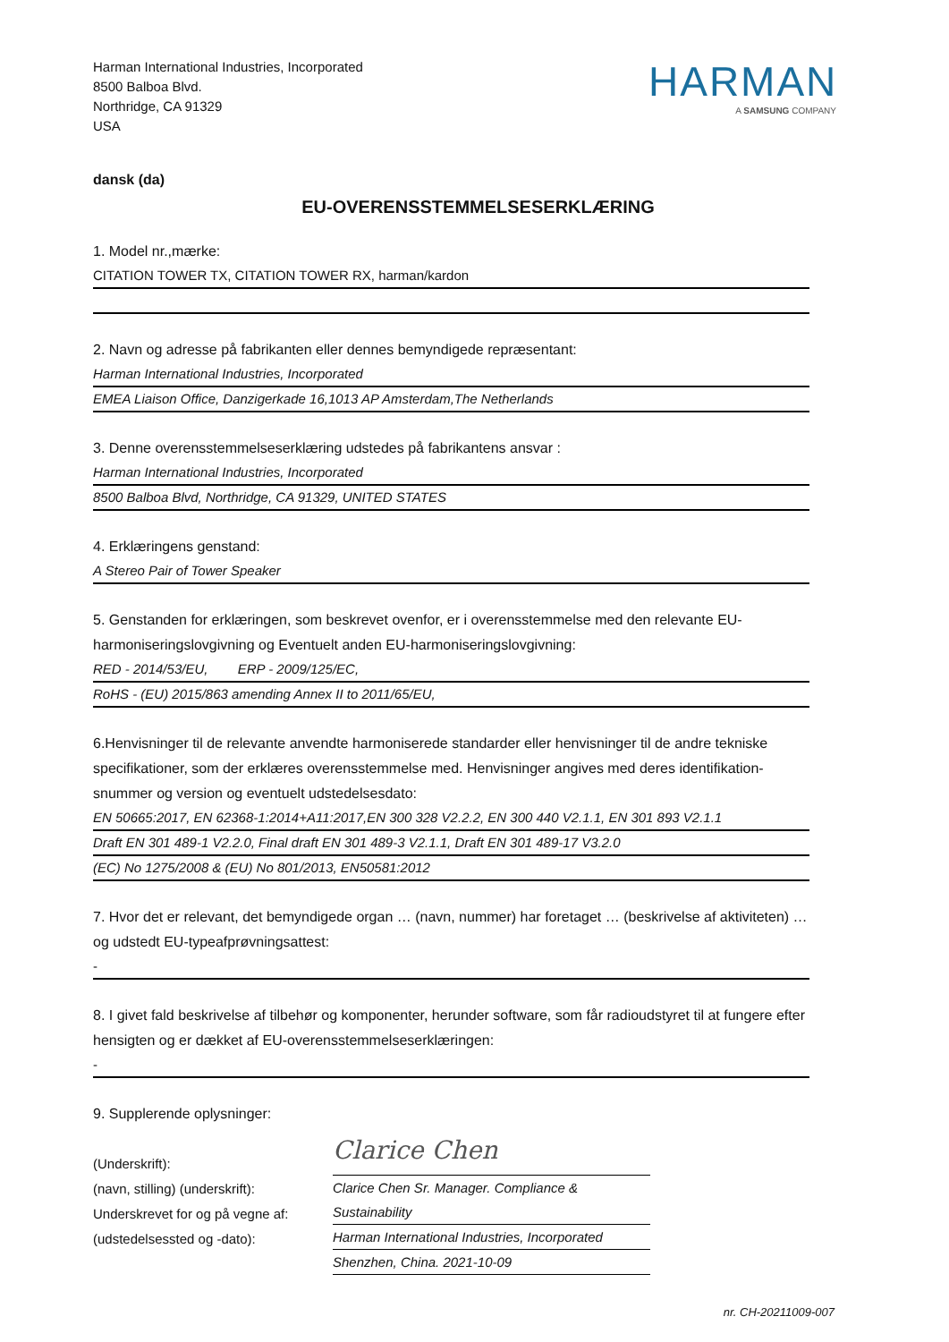Harman International Industries, Incorporated
8500 Balboa Blvd.
Northridge, CA 91329
USA
HARMAN
A SAMSUNG COMPANY
dansk (da)
EU-OVERENSSTEMMELSESERKLÆRING
1. Model nr.,mærke:
CITATION TOWER TX, CITATION TOWER RX, harman/kardon
2. Navn og adresse på fabrikanten eller dennes bemyndigede repræsentant:
Harman International Industries, Incorporated
EMEA Liaison Office, Danzigerkade 16,1013 AP Amsterdam,The Netherlands
3. Denne overensstemmelseserklæring udstedes på fabrikantens ansvar :
Harman International Industries, Incorporated
8500 Balboa Blvd, Northridge, CA 91329, UNITED STATES
4. Erklæringens genstand:
A Stereo Pair of Tower Speaker
5. Genstanden for erklæringen, som beskrevet ovenfor, er i overensstemmelse med den relevante EU-harmoniseringslovgivning og Eventuelt anden EU-harmoniseringslovgivning:
RED - 2014/53/EU, ERP - 2009/125/EC,
RoHS - (EU) 2015/863 amending Annex II to 2011/65/EU,
6.Henvisninger til de relevante anvendte harmoniserede standarder eller henvisninger til de andre tekniske specifikationer, som der erklæres overensstemmelse med. Henvisninger angives med deres identifikation-snummer og version og eventuelt udstedelsesdato:
EN 50665:2017, EN 62368-1:2014+A11:2017,EN 300 328 V2.2.2, EN 300 440 V2.1.1, EN 301 893 V2.1.1
Draft EN 301 489-1 V2.2.0, Final draft EN 301 489-3 V2.1.1, Draft EN 301 489-17 V3.2.0
(EC) No 1275/2008 & (EU) No 801/2013, EN50581:2012
7. Hvor det er relevant, det bemyndigede organ … (navn, nummer) har foretaget … (beskrivelse af aktiviteten) … og udstedt EU-typeafprøvningsattest:
-
8. I givet fald beskrivelse af tilbehør og komponenter, herunder software, som får radioudstyret til at fungere efter hensigten og er dækket af EU-overensstemmelseserklæringen:
-
9. Supplerende oplysninger:
(Underskrift):
(navn, stilling) (underskrift):
Underskrevet for og på vegne af:
(udstedelsessted og -dato):
Clarice Chen
Clarice Chen Sr. Manager. Compliance & Sustainability
Harman International Industries, Incorporated
Shenzhen, China. 2021-10-09
nr. CH-20211009-007